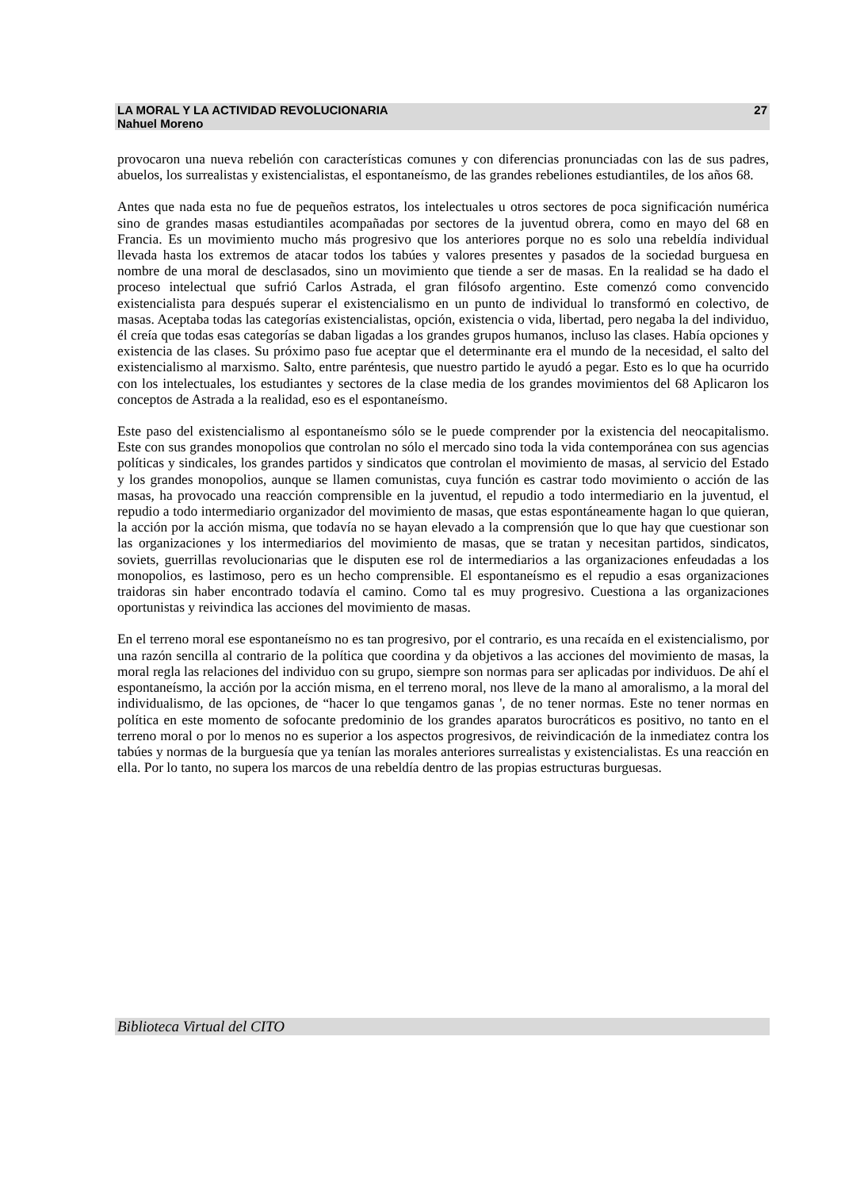27 LA MORAL Y LA ACTIVIDAD REVOLUCIONARIA
Nahuel Moreno
provocaron una nueva rebelión con características comunes y con diferencias pronunciadas con las de sus padres, abuelos, los surrealistas y existencialistas, el espontaneísmo, de las grandes rebeliones estudiantiles, de los años 68.
Antes que nada esta no fue de pequeños estratos, los intelectuales u otros sectores de poca significación numérica sino de grandes masas estudiantiles acompañadas por sectores de la juventud obrera, como en mayo del 68 en Francia. Es un movimiento mucho más progresivo que los anteriores porque no es solo una rebeldía individual llevada hasta los extremos de atacar todos los tabúes y valores presentes y pasados de la sociedad burguesa en nombre de una moral de desclasados, sino un movimiento que tiende a ser de masas. En la realidad se ha dado el proceso intelectual que sufrió Carlos Astrada, el gran filósofo argentino. Este comenzó como convencido existencialista para después superar el existencialismo en un punto de individual lo transformó en colectivo, de masas. Aceptaba todas las categorías existencialistas, opción, existencia o vida, libertad, pero negaba la del individuo, él creía que todas esas categorías se daban ligadas a los grandes grupos humanos, incluso las clases. Había opciones y existencia de las clases. Su próximo paso fue aceptar que el determinante era el mundo de la necesidad, el salto del existencialismo al marxismo. Salto, entre paréntesis, que nuestro partido le ayudó a pegar. Esto es lo que ha ocurrido con los intelectuales, los estudiantes y sectores de la clase media de los grandes movimientos del 68 Aplicaron los conceptos de Astrada a la realidad, eso es el espontaneísmo.
Este paso del existencialismo al espontaneísmo sólo se le puede comprender por la existencia del neocapitalismo. Este con sus grandes monopolios que controlan no sólo el mercado sino toda la vida contemporánea con sus agencias políticas y sindicales, los grandes partidos y sindicatos que controlan el movimiento de masas, al servicio del Estado y los grandes monopolios, aunque se llamen comunistas, cuya función es castrar todo movimiento o acción de las masas, ha provocado una reacción comprensible en la juventud, el repudio a todo intermediario en la juventud, el repudio a todo intermediario organizador del movimiento de masas, que estas espontáneamente hagan lo que quieran, la acción por la acción misma, que todavía no se hayan elevado a la comprensión que lo que hay que cuestionar son las organizaciones y los intermediarios del movimiento de masas, que se tratan y necesitan partidos, sindicatos, soviets, guerrillas revolucionarias que le disputen ese rol de intermediarios a las organizaciones enfeudadas a los monopolios, es lastimoso, pero es un hecho comprensible. El espontaneísmo es el repudio a esas organizaciones traidoras sin haber encontrado todavía el camino. Como tal es muy progresivo. Cuestiona a las organizaciones oportunistas y reivindica las acciones del movimiento de masas.
En el terreno moral ese espontaneísmo no es tan progresivo, por el contrario, es una recaída en el existencialismo, por una razón sencilla al contrario de la política que coordina y da objetivos a las acciones del movimiento de masas, la moral regla las relaciones del individuo con su grupo, siempre son normas para ser aplicadas por individuos. De ahí el espontaneísmo, la acción por la acción misma, en el terreno moral, nos lleve de la mano al amoralismo, a la moral del individualismo, de las opciones, de “hacer lo que tengamos ganas ', de no tener normas. Este no tener normas en política en este momento de sofocante predominio de los grandes aparatos burocráticos es positivo, no tanto en el terreno moral o por lo menos no es superior a los aspectos progresivos, de reivindicación de la inmediatez contra los tabúes y normas de la burguesía que ya tenían las morales anteriores surrealistas y existencialistas. Es una reacción en ella. Por lo tanto, no supera los marcos de una rebeldía dentro de las propias estructuras burguesas.
Biblioteca Virtual del CITO